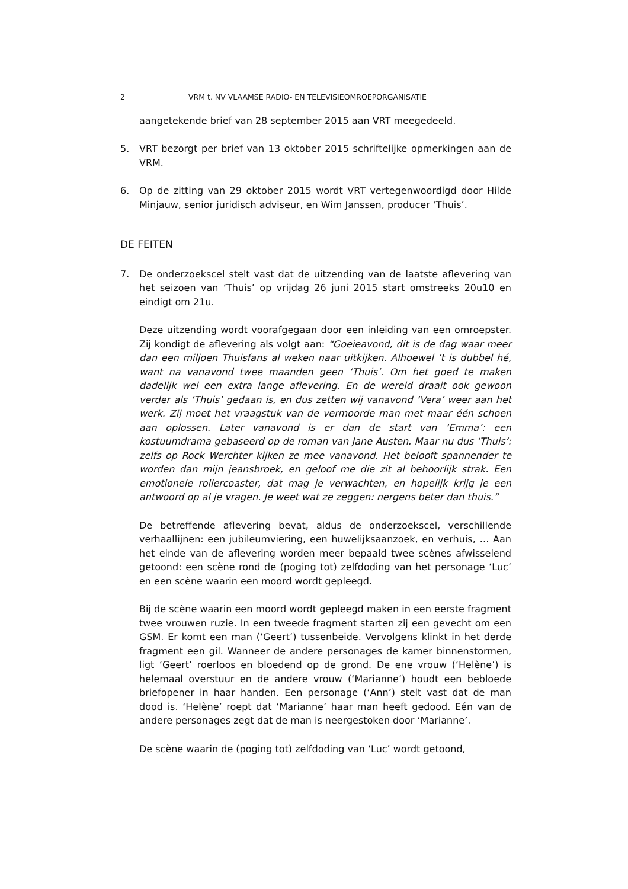2 VRM t. NV VLAAMSE RADIO- EN TELEVISIEOMROEPORGANISATIE
aangetekende brief van 28 september 2015 aan VRT meegedeeld.
5. VRT bezorgt per brief van 13 oktober 2015 schriftelijke opmerkingen aan de VRM.
6. Op de zitting van 29 oktober 2015 wordt VRT vertegenwoordigd door Hilde Minjauw, senior juridisch adviseur, en Wim Janssen, producer ‘Thuis’.
DE FEITEN
7. De onderzoekscel stelt vast dat de uitzending van de laatste aflevering van het seizoen van ‘Thuis’ op vrijdag 26 juni 2015 start omstreeks 20u10 en eindigt om 21u.
Deze uitzending wordt voorafgegaan door een inleiding van een omroepster. Zij kondigt de aflevering als volgt aan: “Goeieavond, dit is de dag waar meer dan een miljoen Thuisfans al weken naar uitkijken. Alhoewel ’t is dubbel hé, want na vanavond twee maanden geen ‘Thuis’. Om het goed te maken dadelijk wel een extra lange aflevering. En de wereld draait ook gewoon verder als ‘Thuis’ gedaan is, en dus zetten wij vanavond ‘Vera’ weer aan het werk. Zij moet het vraagstuk van de vermoorde man met maar één schoen aan oplossen. Later vanavond is er dan de start van ‘Emma’: een kostuumdrama gebaseerd op de roman van Jane Austen. Maar nu dus ‘Thuis’: zelfs op Rock Werchter kijken ze mee vanavond. Het belooft spannender te worden dan mijn jeansbroek, en geloof me die zit al behoorlijk strak. Een emotionele rollercoaster, dat mag je verwachten, en hopelijk krijg je een antwoord op al je vragen. Je weet wat ze zeggen: nergens beter dan thuis.”
De betreffende aflevering bevat, aldus de onderzoekscel, verschillende verhaallijnen: een jubileumviering, een huwelijksaanzoek, en verhuis, … Aan het einde van de aflevering worden meer bepaald twee scènes afwisselend getoond: een scène rond de (poging tot) zelfdoding van het personage ‘Luc’ en een scène waarin een moord wordt gepleegd.
Bij de scène waarin een moord wordt gepleegd maken in een eerste fragment twee vrouwen ruzie. In een tweede fragment starten zij een gevecht om een GSM. Er komt een man (‘Geert’) tussenbeide. Vervolgens klinkt in het derde fragment een gil. Wanneer de andere personages de kamer binnenstormen, ligt ‘Geert’ roerloos en bloedend op de grond. De ene vrouw (‘Helène’) is helemaal overstuur en de andere vrouw (‘Marianne’) houdt een bebloede briefopener in haar handen. Een personage (‘Ann’) stelt vast dat de man dood is. ‘Helène’ roept dat ‘Marianne’ haar man heeft gedood. Eén van de andere personages zegt dat de man is neergestoken door ‘Marianne’.
De scène waarin de (poging tot) zelfdoding van ‘Luc’ wordt getoond,